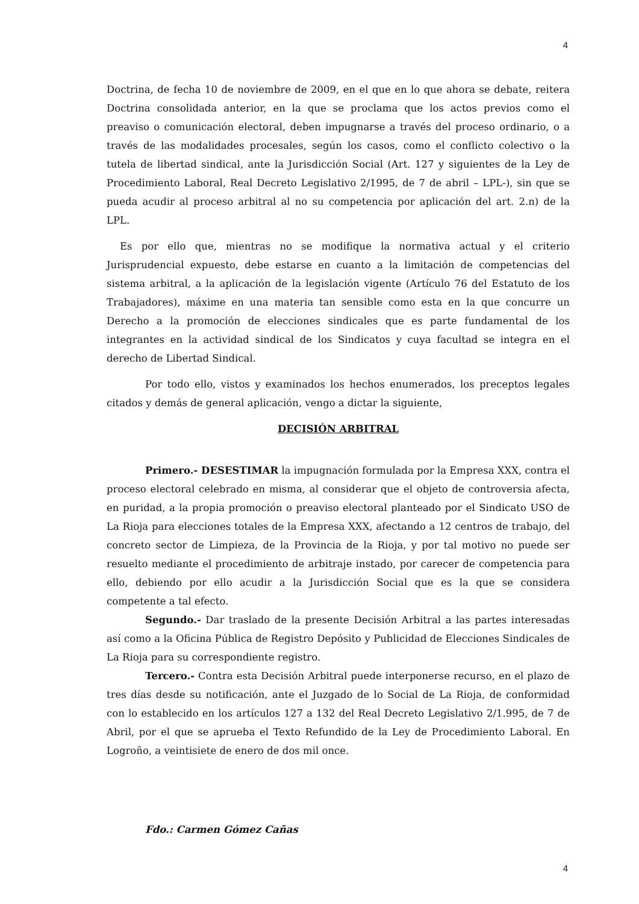4
Doctrina, de fecha 10 de noviembre de 2009, en el que en lo que ahora se debate, reitera Doctrina consolidada anterior, en la que se proclama que los actos previos como el preaviso o comunicación electoral, deben impugnarse a través del proceso ordinario, o a través de las modalidades procesales, según los casos, como el conflicto colectivo o la tutela de libertad sindical, ante la Jurisdicción Social (Art. 127 y siguientes de la Ley de Procedimiento Laboral, Real Decreto Legislativo 2/1995, de 7 de abril – LPL-), sin que se pueda acudir al proceso arbitral al no su competencia por aplicación del art. 2.n) de la LPL.
Es por ello que, mientras no se modifique la normativa actual y el criterio Jurisprudencial expuesto, debe estarse en cuanto a la limitación de competencias del sistema arbitral, a la aplicación de la legislación vigente (Artículo 76 del Estatuto de los Trabajadores), máxime en una materia tan sensible como esta en la que concurre un Derecho a la promoción de elecciones sindicales que es parte fundamental de los integrantes en la actividad sindical de los Sindicatos y cuya facultad se integra en el derecho de Libertad Sindical.
Por todo ello, vistos y examinados los hechos enumerados, los preceptos legales citados y demás de general aplicación, vengo a dictar la siguiente,
DECISIÓN ARBITRAL
Primero.- DESESTIMAR la impugnación formulada por la Empresa XXX, contra el proceso electoral celebrado en misma, al considerar que el objeto de controversia afecta, en puridad, a la propia promoción o preaviso electoral planteado por el Sindicato USO de La Rioja para elecciones totales de la Empresa XXX, afectando a 12 centros de trabajo, del concreto sector de Limpieza, de la Provincia de la Rioja, y por tal motivo no puede ser resuelto mediante el procedimiento de arbitraje instado, por carecer de competencia para ello, debiendo por ello acudir a la Jurisdicción Social que es la que se considera competente a tal efecto.
Segundo.- Dar traslado de la presente Decisión Arbitral a las partes interesadas así como a la Oficina Pública de Registro Depósito y Publicidad de Elecciones Sindicales de La Rioja para su correspondiente registro.
Tercero.- Contra esta Decisión Arbitral puede interponerse recurso, en el plazo de tres días desde su notificación, ante el Juzgado de lo Social de La Rioja, de conformidad con lo establecido en los artículos 127 a 132 del Real Decreto Legislativo 2/1.995, de 7 de Abril, por el que se aprueba el Texto Refundido de la Ley de Procedimiento Laboral. En Logroño, a veintisiete de enero de dos mil once.
Fdo.: Carmen Gómez Cañas
4